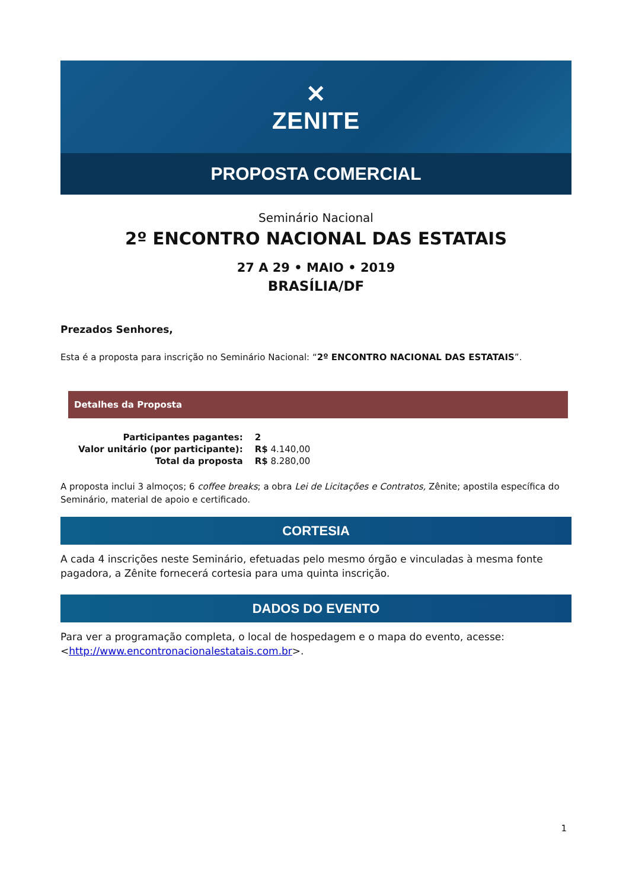✕
ZENITE
PROPOSTA COMERCIAL
Seminário Nacional
2º ENCONTRO NACIONAL DAS ESTATAIS
27 A 29 • MAIO • 2019
BRASÍLIA/DF
Prezados Senhores,
Esta é a proposta para inscrição no Seminário Nacional: “2º ENCONTRO NACIONAL DAS ESTATAIS”.
Detalhes da Proposta
| Participantes pagantes: | 2 |
| Valor unitário (por participante): | R$ 4.140,00 |
| Total da proposta | R$ 8.280,00 |
A proposta inclui 3 almoços; 6 coffee breaks; a obra Lei de Licitações e Contratos, Zênite; apostila específica do Seminário, material de apoio e certificado.
CORTESIA
A cada 4 inscrições neste Seminário, efetuadas pelo mesmo órgão e vinculadas à mesma fonte pagadora, a Zênite fornecerá cortesia para uma quinta inscrição.
DADOS DO EVENTO
Para ver a programação completa, o local de hospedagem e o mapa do evento, acesse: <http://www.encontronacionalestatais.com.br>.
1